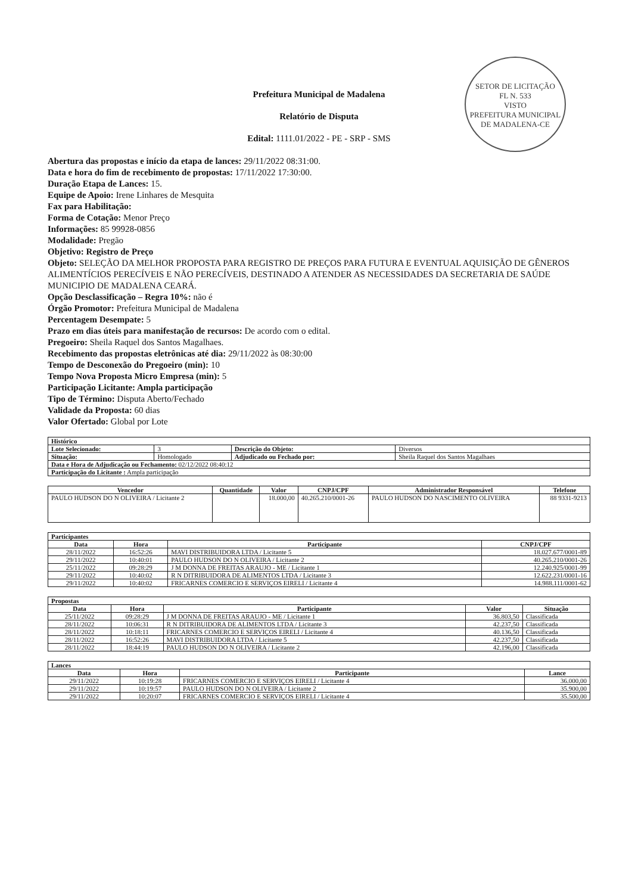SETOR DE LICITAÇÃO
FL N. 533
VISTO
PREFEITURA MUNICIPAL DE MADALENA-CE
Prefeitura Municipal de Madalena
Relatório de Disputa
Edital: 1111.01/2022 - PE - SRP - SMS
Abertura das propostas e início da etapa de lances: 29/11/2022 08:31:00.
Data e hora do fim de recebimento de propostas: 17/11/2022 17:30:00.
Duração Etapa de Lances: 15.
Equipe de Apoio: Irene Linhares de Mesquita
Fax para Habilitação:
Forma de Cotação: Menor Preço
Informações: 85 99928-0856
Modalidade: Pregão
Objetivo: Registro de Preço
Objeto: SELEÇÃO DA MELHOR PROPOSTA PARA REGISTRO DE PREÇOS PARA FUTURA E EVENTUAL AQUISIÇÃO DE GÊNEROS ALIMENTÍCIOS PERECÍVEIS E NÃO PERECÍVEIS, DESTINADO A ATENDER AS NECESSIDADES DA SECRETARIA DE SAÚDE MUNICIPIO DE MADALENA CEARÁ.
Opção Desclassificação – Regra 10%: não é
Órgão Promotor: Prefeitura Municipal de Madalena
Percentagem Desempate: 5
Prazo em dias úteis para manifestação de recursos: De acordo com o edital.
Pregoeiro: Sheila Raquel dos Santos Magalhaes.
Recebimento das propostas eletrônicas até dia: 29/11/2022 às 08:30:00
Tempo de Desconexão do Pregoeiro (min): 10
Tempo Nova Proposta Micro Empresa (min): 5
Participação Licitante: Ampla participação
Tipo de Término: Disputa Aberto/Fechado
Validade da Proposta: 60 dias
Valor Ofertado: Global por Lote
| Histórico | | | |
| --- | --- | --- | --- |
| Lote Selecionado: | 3 | Descrição do Objeto: | Diversos |
| Situação: | Homologado | Adjudicado ou Fechado por: | Sheila Raquel dos Santos Magalhaes |
| Data e Hora de Adjudicação ou Fechamento: 02/12/2022 08:40:12 | | | |
| Participação do Licitante : Ampla participação | | | |
| Vencedor | Quantidade | Valor | CNPJ/CPF | Administrador Responsável | Telefone |
| --- | --- | --- | --- | --- | --- |
| PAULO HUDSON DO N OLIVEIRA / Licitante 2 | | 18.000,00 | 40.265.210/0001-26 | PAULO HUDSON DO NASCIMENTO OLIVEIRA | 88 9331-9213 |
| Participantes | | | |
| --- | --- | --- | --- |
| Data | Hora | Participante | CNPJ/CPF |
| 28/11/2022 | 16:52:26 | MAVI DISTRIBUIDORA LTDA / Licitante 5 | 18.027.677/0001-89 |
| 29/11/2022 | 10:40:01 | PAULO HUDSON DO N OLIVEIRA / Licitante 2 | 40.265.210/0001-26 |
| 25/11/2022 | 09:28:29 | J M DONNA DE FREITAS ARAUJO - ME / Licitante 1 | 12.240.925/0001-99 |
| 29/11/2022 | 10:40:02 | R N DITRIBUIDORA DE ALIMENTOS LTDA / Licitante 3 | 12.622.231/0001-16 |
| 29/11/2022 | 10:40:02 | FRICARNES COMERCIO E SERVIÇOS EIRELI / Licitante 4 | 14.988.111/0001-62 |
| Propostas | | | | |
| --- | --- | --- | --- | --- |
| Data | Hora | Participante | Valor | Situação |
| 25/11/2022 | 09:28:29 | J M DONNA DE FREITAS ARAUJO - ME / Licitante 1 | 36.803,50 | Classificada |
| 28/11/2022 | 10:06:31 | R N DITRIBUIDORA DE ALIMENTOS LTDA / Licitante 3 | 42.237,50 | Classificada |
| 28/11/2022 | 10:18:11 | FRICARNES COMERCIO E SERVIÇOS EIRELI / Licitante 4 | 40.136,50 | Classificada |
| 28/11/2022 | 16:52:26 | MAVI DISTRIBUIDORA LTDA / Licitante 5 | 42.237,50 | Classificada |
| 28/11/2022 | 18:44:19 | PAULO HUDSON DO N OLIVEIRA / Licitante 2 | 42.196,00 | Classificada |
| Lances | | | |
| --- | --- | --- | --- |
| Data | Hora | Participante | Lance |
| 29/11/2022 | 10:19:28 | FRICARNES COMERCIO E SERVIÇOS EIRELI / Licitante 4 | 36.000,00 |
| 29/11/2022 | 10:19:57 | PAULO HUDSON DO N OLIVEIRA / Licitante 2 | 35.900,00 |
| 29/11/2022 | 10:20:07 | FRICARNES COMERCIO E SERVIÇOS EIRELI / Licitante 4 | 35.500,00 |